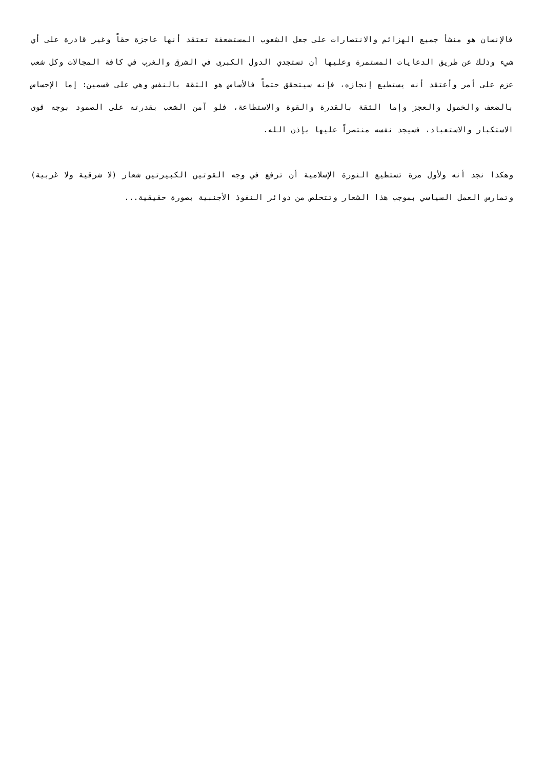فالإنسان هو منشأ جميع الهزائم والانتصارات على جعل الشعوب المستضعفة تعتقد أنها عاجزة حقاً وغير قادرة على أي شيء وذلك عن طريق الدعايات المستمرة وعليها أن تستجدي الدول الكبرى في الشرق والغرب في كافة المجالات وكل شعب عزم على أمر وأعتقد أنه يستطيع إنجازه، فإنه سيتحقق حتماً فالأساس هو الثقة بالنفس وهي على قسمين: إما الإحساس بالضعف والخمول والعجز وإما الثقة بالقدرة والقوة والاستطاعة، فلو آمن الشعب بقدرته على الصمود بوجه قوى الاستكبار والاستعباد، فسيجد نفسه منتصراً عليها بإذن الله.
وهكذا نجد أنه ولأول مرة تستطيع الثورة الإسلامية أن ترفع في وجه القوتين الكبيرتين شعار (لا شرقية ولا غربية) وتمارس العمل السياسي بموجب هذا الشعار وتتخلص من دوائر النفوذ الأجنبية بصورة حقيقية...